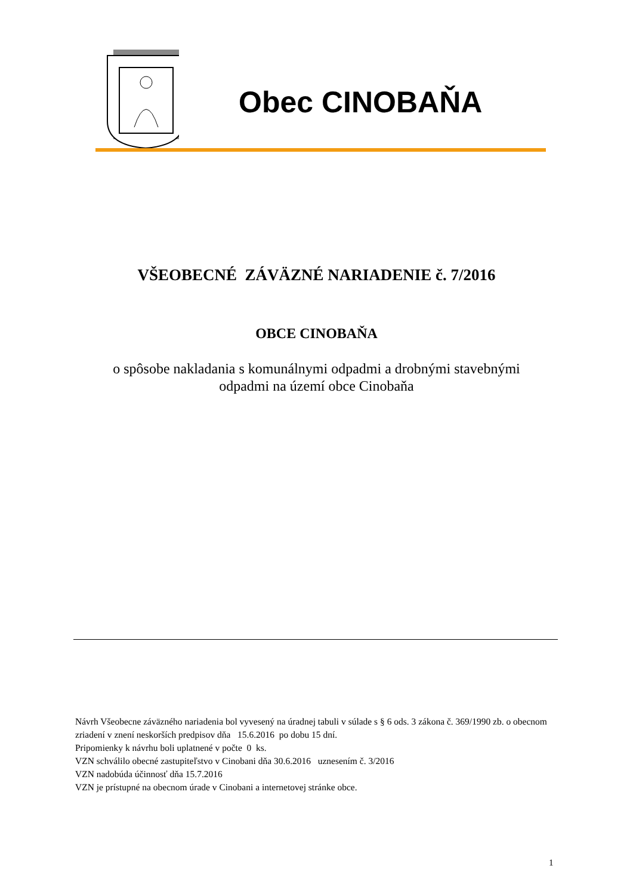Obec CINOBAŇA
VŠEOBECNÉ ZÁVÄZNÉ NARIADENIE č. 7/2016
OBCE CINOBAŇA
o spôsobe nakladania s komunálnymi odpadmi a drobnými stavebnými
odpadmi na území obce Cinobaňa
Návrh Všeobecne záväzného nariadenia bol vyvesený na úradnej tabuli v súlade s § 6 ods. 3 zákona č. 369/1990 zb. o obecnom zriadení v znení neskorších predpisov dňa 15.6.2016 po dobu 15 dní.
Pripomienky k návrhu boli uplatnené v počte 0 ks.
VZN schválilo obecné zastupiteľstvo v Cinobani dňa 30.6.2016 uznesením č. 3/2016
VZN nadobúda účinnosť dňa 15.7.2016
VZN je prístupné na obecnom úrade v Cinobani a internetovej stránke obce.
1